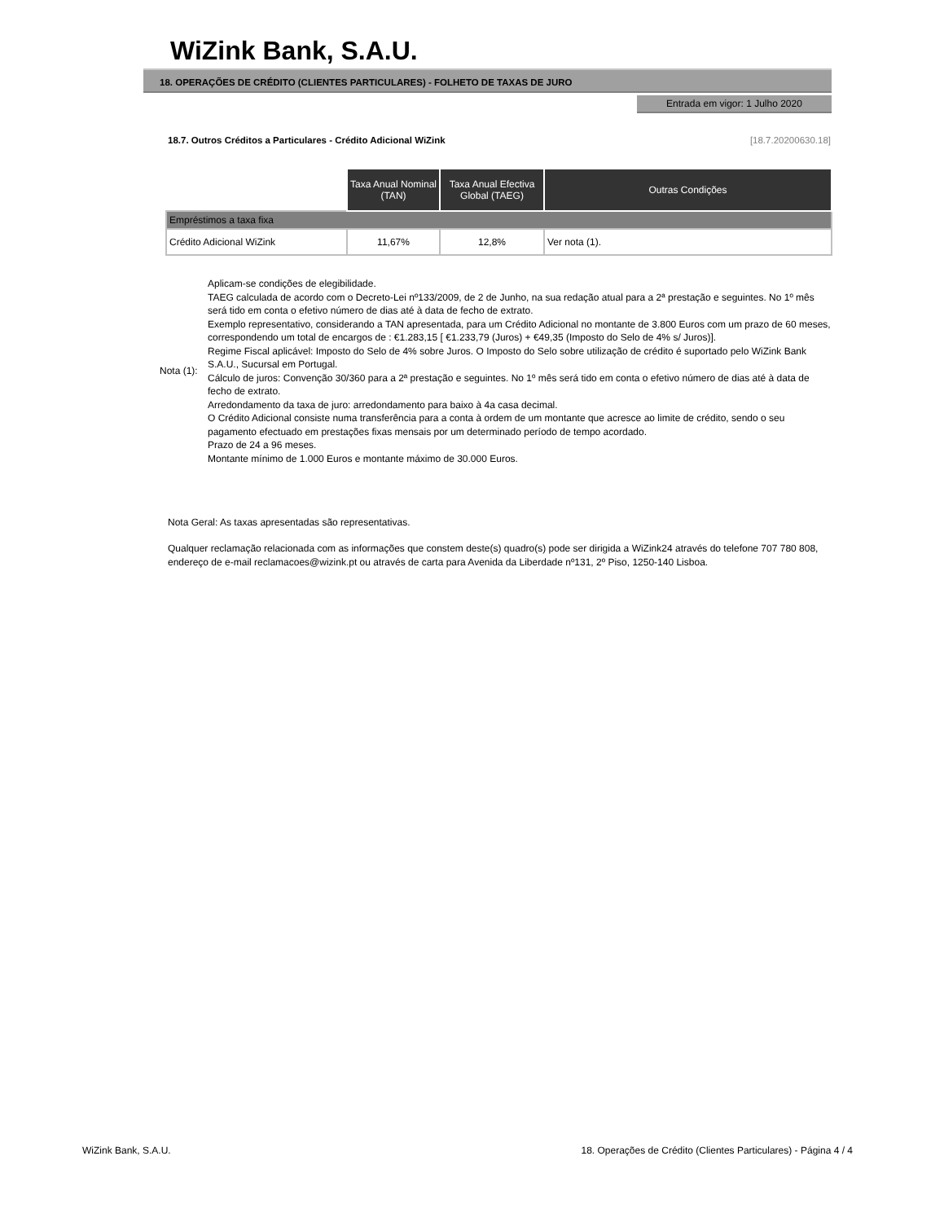WiZink Bank, S.A.U.
18. OPERAÇÕES DE CRÉDITO (CLIENTES PARTICULARES) - FOLHETO DE TAXAS DE JURO
Entrada em vigor: 1 Julho 2020
18.7. Outros Créditos a Particulares - Crédito Adicional WiZink [18.7.20200630.18]
| | Taxa Anual Nominal (TAN) | Taxa Anual Efectiva Global (TAEG) | Outras Condições |
| Empréstimos a taxa fixa | | | |
| Crédito Adicional WiZink | 11,67% | 12,8% | Ver nota (1). |
Nota (1):
Aplicam-se condições de elegibilidade.
TAEG calculada de acordo com o Decreto-Lei nº133/2009, de 2 de Junho, na sua redação atual para a 2ª prestação e seguintes. No 1º mês será tido em conta o efetivo número de dias até à data de fecho de extrato.
Exemplo representativo, considerando a TAN apresentada, para um Crédito Adicional no montante de 3.800 Euros com um prazo de 60 meses, correspondendo um total de encargos de : €1.283,15 [ €1.233,79 (Juros) + €49,35 (Imposto do Selo de 4% s/ Juros)].
Regime Fiscal aplicável: Imposto do Selo de 4% sobre Juros. O Imposto do Selo sobre utilização de crédito é suportado pelo WiZink Bank S.A.U., Sucursal em Portugal.
Cálculo de juros: Convenção 30/360 para a 2ª prestação e seguintes. No 1º mês será tido em conta o efetivo número de dias até à data de fecho de extrato.
Arredondamento da taxa de juro: arredondamento para baixo à 4a casa decimal.
O Crédito Adicional consiste numa transferência para a conta à ordem de um montante que acresce ao limite de crédito, sendo o seu pagamento efectuado em prestações fixas mensais por um determinado período de tempo acordado.
Prazo de 24 a 96 meses.
Montante mínimo de 1.000 Euros e montante máximo de 30.000 Euros.
Nota Geral: As taxas apresentadas são representativas.
Qualquer reclamação relacionada com as informações que constem deste(s) quadro(s) pode ser dirigida a WiZink24 através do telefone 707 780 808, endereço de e-mail reclamacoes@wizink.pt ou através de carta para Avenida da Liberdade nº131, 2º Piso, 1250-140 Lisboa.
WiZink Bank, S.A.U. 18. Operações de Crédito (Clientes Particulares) - Página 4 / 4